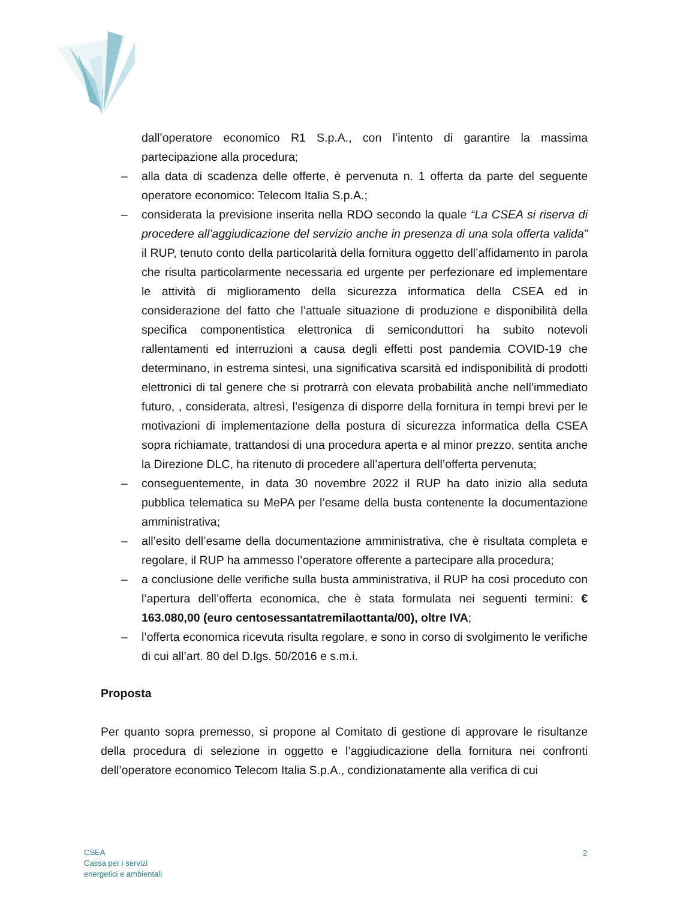dall’operatore economico R1 S.p.A., con l’intento di garantire la massima partecipazione alla procedura;
– alla data di scadenza delle offerte, è pervenuta n. 1 offerta da parte del seguente operatore economico: Telecom Italia S.p.A.;
– considerata la previsione inserita nella RDO secondo la quale “La CSEA si riserva di procedere all’aggiudicazione del servizio anche in presenza di una sola offerta valida” il RUP, tenuto conto della particolarità della fornitura oggetto dell’affidamento in parola che risulta particolarmente necessaria ed urgente per perfezionare ed implementare le attività di miglioramento della sicurezza informatica della CSEA ed in considerazione del fatto che l’attuale situazione di produzione e disponibilità della specifica componentistica elettronica di semiconduttori ha subito notevoli rallentamenti ed interruzioni a causa degli effetti post pandemia COVID-19 che determinano, in estrema sintesi, una significativa scarsità ed indisponibilità di prodotti elettronici di tal genere che si protrarrà con elevata probabilità anche nell’immediato futuro, , considerata, altresì, l’esigenza di disporre della fornitura in tempi brevi per le motivazioni di implementazione della postura di sicurezza informatica della CSEA sopra richiamate, trattandosi di una procedura aperta e al minor prezzo, sentita anche la Direzione DLC, ha ritenuto di procedere all’apertura dell’offerta pervenuta;
– conseguentemente, in data 30 novembre 2022 il RUP ha dato inizio alla seduta pubblica telematica su MePA per l’esame della busta contenente la documentazione amministrativa;
– all’esito dell’esame della documentazione amministrativa, che è risultata completa e regolare, il RUP ha ammesso l’operatore offerente a partecipare alla procedura;
– a conclusione delle verifiche sulla busta amministrativa, il RUP ha così proceduto con l’apertura dell’offerta economica, che è stata formulata nei seguenti termini: € 163.080,00 (euro centosessantatremilaottanta/00), oltre IVA;
– l’offerta economica ricevuta risulta regolare, e sono in corso di svolgimento le verifiche di cui all’art. 80 del D.lgs. 50/2016 e s.m.i.
Proposta
Per quanto sopra premesso, si propone al Comitato di gestione di approvare le risultanze della procedura di selezione in oggetto e l’aggiudicazione della fornitura nei confronti dell’operatore economico Telecom Italia S.p.A., condizionatamente alla verifica di cui
CSEA
Cassa per i servizi
energetici e ambientali
2